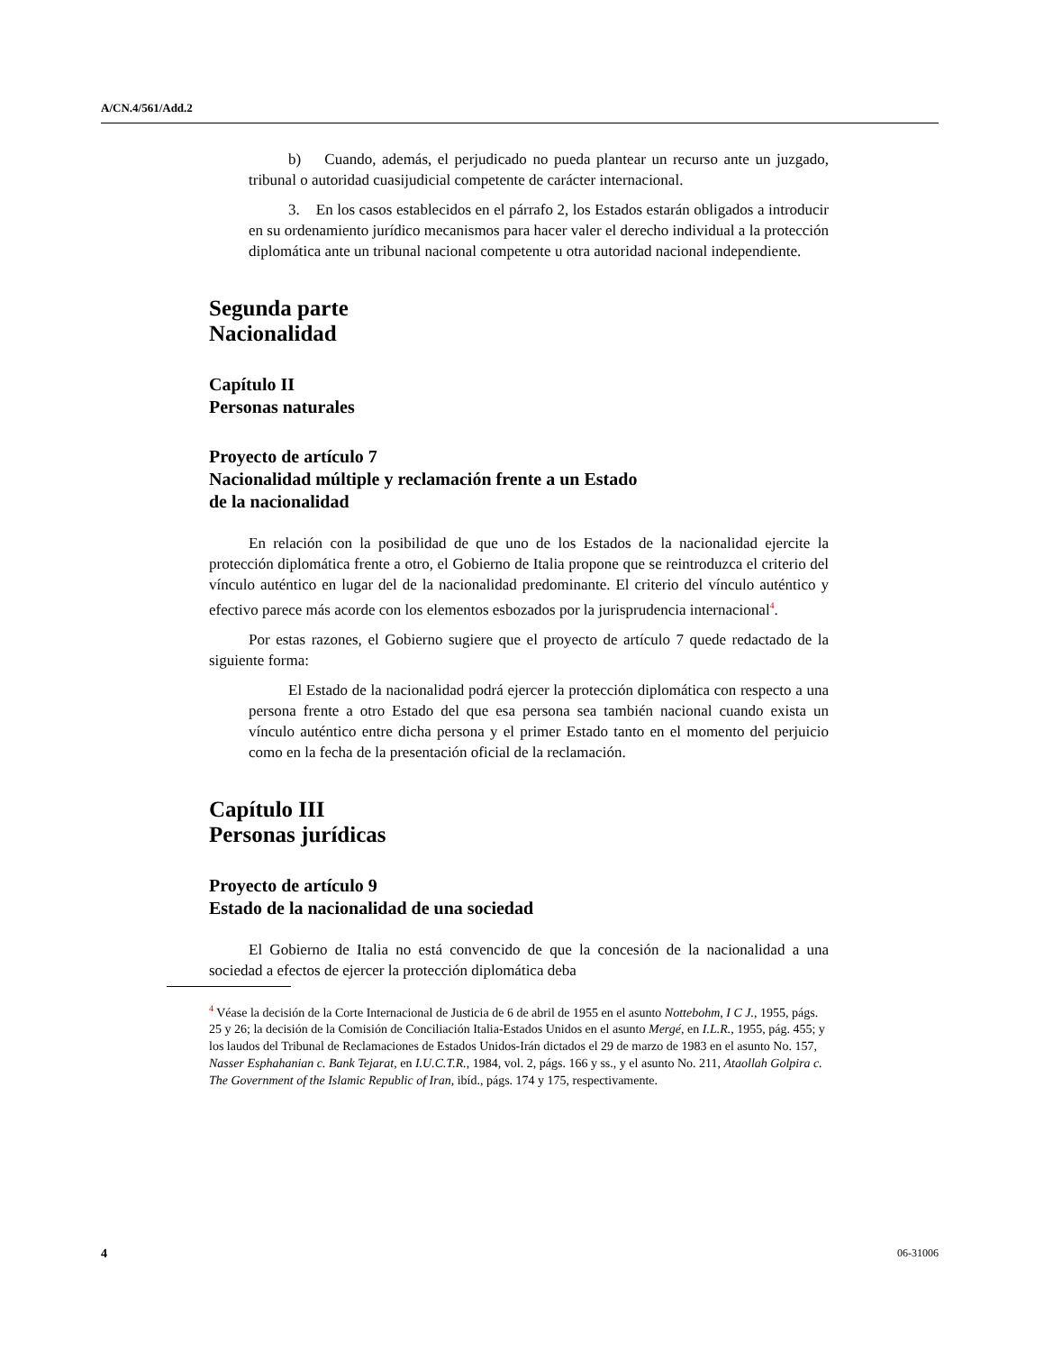A/CN.4/561/Add.2
b) Cuando, además, el perjudicado no pueda plantear un recurso ante un juzgado, tribunal o autoridad cuasijudicial competente de carácter internacional.
3. En los casos establecidos en el párrafo 2, los Estados estarán obligados a introducir en su ordenamiento jurídico mecanismos para hacer valer el derecho individual a la protección diplomática ante un tribunal nacional competente u otra autoridad nacional independiente.
Segunda parte
Nacionalidad
Capítulo II
Personas naturales
Proyecto de artículo 7
Nacionalidad múltiple y reclamación frente a un Estado
de la nacionalidad
En relación con la posibilidad de que uno de los Estados de la nacionalidad ejercite la protección diplomática frente a otro, el Gobierno de Italia propone que se reintroduzca el criterio del vínculo auténtico en lugar del de la nacionalidad predominante. El criterio del vínculo auténtico y efectivo parece más acorde con los elementos esbozados por la jurisprudencia internacional<sup>4</sup>.
Por estas razones, el Gobierno sugiere que el proyecto de artículo 7 quede redactado de la siguiente forma:
El Estado de la nacionalidad podrá ejercer la protección diplomática con respecto a una persona frente a otro Estado del que esa persona sea también nacional cuando exista un vínculo auténtico entre dicha persona y el primer Estado tanto en el momento del perjuicio como en la fecha de la presentación oficial de la reclamación.
Capítulo III
Personas jurídicas
Proyecto de artículo 9
Estado de la nacionalidad de una sociedad
El Gobierno de Italia no está convencido de que la concesión de la nacionalidad a una sociedad a efectos de ejercer la protección diplomática deba
<sup>4</sup> Véase la decisión de la Corte Internacional de Justicia de 6 de abril de 1955 en el asunto Nottebohm, I C J., 1955, págs. 25 y 26; la decisión de la Comisión de Conciliación Italia-Estados Unidos en el asunto Mergé, en I.L.R., 1955, pág. 455; y los laudos del Tribunal de Reclamaciones de Estados Unidos-Irán dictados el 29 de marzo de 1983 en el asunto No. 157, Nasser Esphahanian c. Bank Tejarat, en I.U.C.T.R., 1984, vol. 2, págs. 166 y ss., y el asunto No. 211, Ataollah Golpira c. The Government of the Islamic Republic of Iran, ibíd., págs. 174 y 175, respectivamente.
4 06-31006